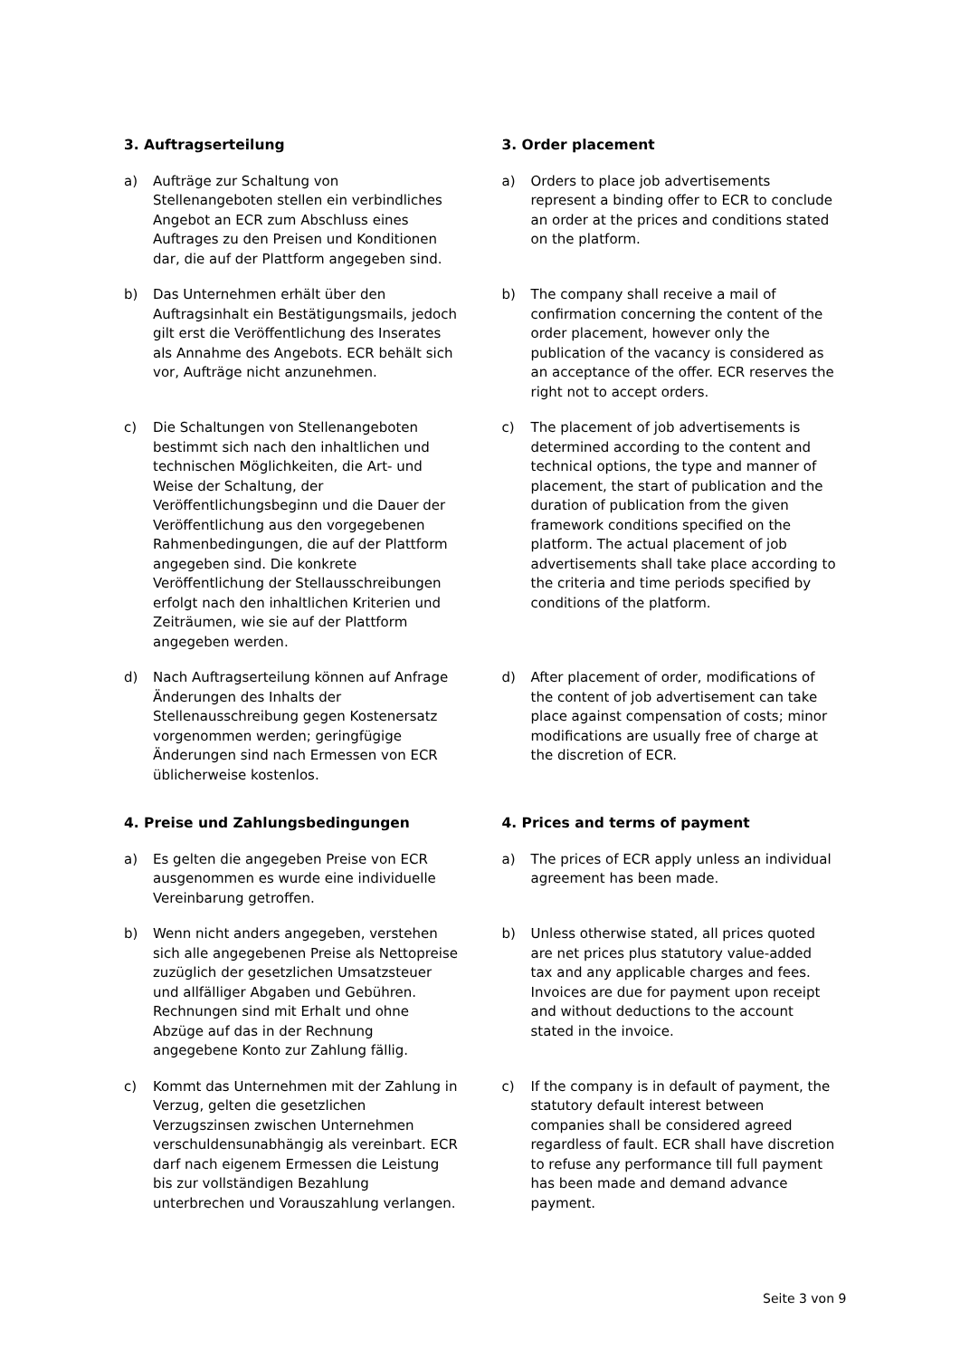3. Auftragserteilung 3. Order placement
a) Aufträge zur Schaltung von Stellenangeboten stellen ein verbindliches Angebot an ECR zum Abschluss eines Auftrages zu den Preisen und Konditionen dar, die auf der Plattform angegeben sind.
a) Orders to place job advertisements represent a binding offer to ECR to conclude an order at the prices and conditions stated on the platform.
b) Das Unternehmen erhält über den Auftragsinhalt ein Bestätigungsmails, jedoch gilt erst die Veröffentlichung des Inserates als Annahme des Angebots. ECR behält sich vor, Aufträge nicht anzunehmen.
b) The company shall receive a mail of confirmation concerning the content of the order placement, however only the publication of the vacancy is considered as an acceptance of the offer. ECR reserves the right not to accept orders.
c) Die Schaltungen von Stellenangeboten bestimmt sich nach den inhaltlichen und technischen Möglichkeiten, die Art- und Weise der Schaltung, der Veröffentlichungsbeginn und die Dauer der Veröffentlichung aus den vorgegebenen Rahmenbedingungen, die auf der Plattform angegeben sind. Die konkrete Veröffentlichung der Stellausschreibungen erfolgt nach den inhaltlichen Kriterien und Zeiträumen, wie sie auf der Plattform angegeben werden.
c) The placement of job advertisements is determined according to the content and technical options, the type and manner of placement, the start of publication and the duration of publication from the given framework conditions specified on the platform. The actual placement of job advertisements shall take place according to the criteria and time periods specified by conditions of the platform.
d) Nach Auftragserteilung können auf Anfrage Änderungen des Inhalts der Stellenausschreibung gegen Kostenersatz vorgenommen werden; geringfügige Änderungen sind nach Ermessen von ECR üblicherweise kostenlos.
d) After placement of order, modifications of the content of job advertisement can take place against compensation of costs; minor modifications are usually free of charge at the discretion of ECR.
4. Preise und Zahlungsbedingungen 4. Prices and terms of payment
a) Es gelten die angegeben Preise von ECR ausgenommen es wurde eine individuelle Vereinbarung getroffen.
a) The prices of ECR apply unless an individual agreement has been made.
b) Wenn nicht anders angegeben, verstehen sich alle angegebenen Preise als Nettopreise zuzüglich der gesetzlichen Umsatzsteuer und allfälliger Abgaben und Gebühren. Rechnungen sind mit Erhalt und ohne Abzüge auf das in der Rechnung angegebene Konto zur Zahlung fällig.
b) Unless otherwise stated, all prices quoted are net prices plus statutory value-added tax and any applicable charges and fees. Invoices are due for payment upon receipt and without deductions to the account stated in the invoice.
c) Kommt das Unternehmen mit der Zahlung in Verzug, gelten die gesetzlichen Verzugszinsen zwischen Unternehmen verschuldensunabhängig als vereinbart. ECR darf nach eigenem Ermessen die Leistung bis zur vollständigen Bezahlung unterbrechen und Vorauszahlung verlangen.
c) If the company is in default of payment, the statutory default interest between companies shall be considered agreed regardless of fault. ECR shall have discretion to refuse any performance till full payment has been made and demand advance payment.
Seite 3 von 9